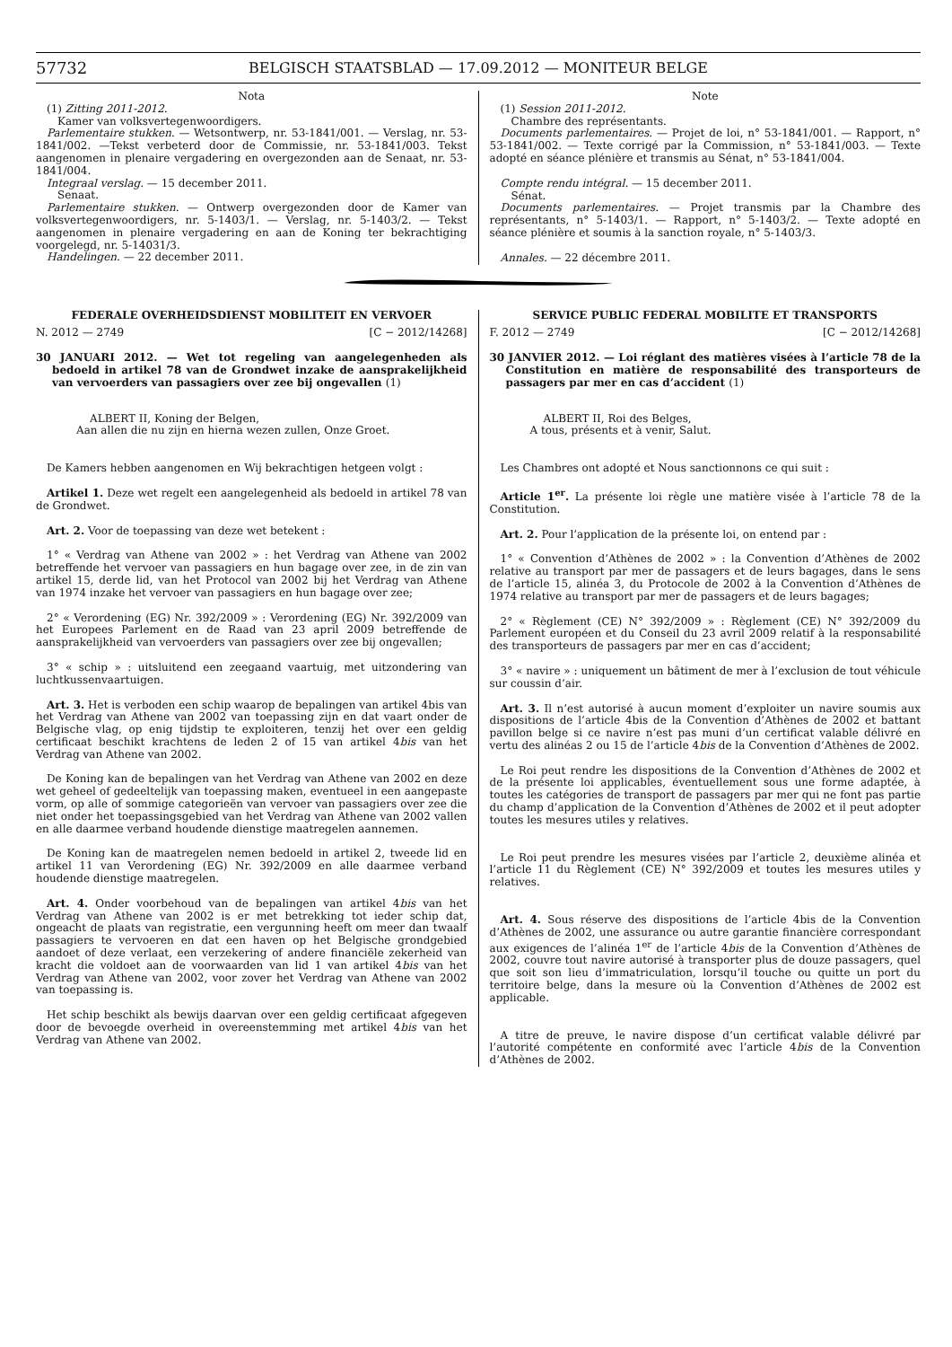57732 BELGISCH STAATSBLAD — 17.09.2012 — MONITEUR BELGE
Nota
(1) Zitting 2011-2012.
Kamer van volksvertegenwoordigers.
Parlementaire stukken. — Wetsontwerp, nr. 53-1841/001. — Verslag, nr. 53-1841/002. —Tekst verbeterd door de Commissie, nr. 53-1841/003. Tekst aangenomen in plenaire vergadering en overgezonden aan de Senaat, nr. 53-1841/004.
Integraal verslag. — 15 december 2011.
Senaat.
Parlementaire stukken. — Ontwerp overgezonden door de Kamer van volksvertegenwoordigers, nr. 5-1403/1. — Verslag, nr. 5-1403/2. — Tekst aangenomen in plenaire vergadering en aan de Koning ter bekrachtiging voorgelegd, nr. 5-14031/3.
Handelingen. — 22 december 2011.
Note
(1) Session 2011-2012.
Chambre des représentants.
Documents parlementaires. — Projet de loi, n° 53-1841/001. — Rapport, n° 53-1841/002. — Texte corrigé par la Commission, n° 53-1841/003. — Texte adopté en séance plénière et transmis au Sénat, n° 53-1841/004.
Compte rendu intégral. — 15 december 2011.
Sénat.
Documents parlementaires. — Projet transmis par la Chambre des représentants, n° 5-1403/1. — Rapport, n° 5-1403/2. — Texte adopté en séance plénière et soumis à la sanction royale, n° 5-1403/3.
Annales. — 22 décembre 2011.
FEDERALE OVERHEIDSDIENST MOBILITEIT EN VERVOER
N. 2012 — 2749 [C − 2012/14268]
30 JANUARI 2012. — Wet tot regeling van aangelegenheden als bedoeld in artikel 78 van de Grondwet inzake de aansprakelijkheid van vervoerders van passagiers over zee bij ongevallen (1)
ALBERT II, Koning der Belgen,
Aan allen die nu zijn en hierna wezen zullen, Onze Groet.
De Kamers hebben aangenomen en Wij bekrachtigen hetgeen volgt :
Artikel 1. Deze wet regelt een aangelegenheid als bedoeld in artikel 78 van de Grondwet.
Art. 2. Voor de toepassing van deze wet betekent :
1° « Verdrag van Athene van 2002 » : het Verdrag van Athene van 2002 betreffende het vervoer van passagiers en hun bagage over zee, in de zin van artikel 15, derde lid, van het Protocol van 2002 bij het Verdrag van Athene van 1974 inzake het vervoer van passagiers en hun bagage over zee;
2° « Verordening (EG) Nr. 392/2009 » : Verordening (EG) Nr. 392/2009 van het Europees Parlement en de Raad van 23 april 2009 betreffende de aansprakelijkheid van vervoerders van passagiers over zee bij ongevallen;
3° « schip » : uitsluitend een zeegaand vaartuig, met uitzondering van luchtkussenvaartuigen.
Art. 3. Het is verboden een schip waarop de bepalingen van artikel 4bis van het Verdrag van Athene van 2002 van toepassing zijn en dat vaart onder de Belgische vlag, op enig tijdstip te exploiteren, tenzij het over een geldig certificaat beschikt krachtens de leden 2 of 15 van artikel 4bis van het Verdrag van Athene van 2002.
De Koning kan de bepalingen van het Verdrag van Athene van 2002 en deze wet geheel of gedeeltelijk van toepassing maken, eventueel in een aangepaste vorm, op alle of sommige categorieën van vervoer van passagiers over zee die niet onder het toepassingsgebied van het Verdrag van Athene van 2002 vallen en alle daarmee verband houdende dienstige maatregelen aannemen.
De Koning kan de maatregelen nemen bedoeld in artikel 2, tweede lid en artikel 11 van Verordening (EG) Nr. 392/2009 en alle daarmee verband houdende dienstige maatregelen.
Art. 4. Onder voorbehoud van de bepalingen van artikel 4bis van het Verdrag van Athene van 2002 is er met betrekking tot ieder schip dat, ongeacht de plaats van registratie, een vergunning heeft om meer dan twaalf passagiers te vervoeren en dat een haven op het Belgische grondgebied aandoet of deze verlaat, een verzekering of andere financiële zekerheid van kracht die voldoet aan de voorwaarden van lid 1 van artikel 4bis van het Verdrag van Athene van 2002, voor zover het Verdrag van Athene van 2002 van toepassing is.
Het schip beschikt als bewijs daarvan over een geldig certificaat afgegeven door de bevoegde overheid in overeenstemming met artikel 4bis van het Verdrag van Athene van 2002.
SERVICE PUBLIC FEDERAL MOBILITE ET TRANSPORTS
F. 2012 — 2749 [C − 2012/14268]
30 JANVIER 2012. — Loi réglant des matières visées à l’article 78 de la Constitution en matière de responsabilité des transporteurs de passagers par mer en cas d’accident (1)
ALBERT II, Roi des Belges,
A tous, présents et à venir, Salut.
Les Chambres ont adopté et Nous sanctionnons ce qui suit :
Article 1<sup>er</sup>. La présente loi règle une matière visée à l’article 78 de la Constitution.
Art. 2. Pour l’application de la présente loi, on entend par :
1° « Convention d’Athènes de 2002 » : la Convention d’Athènes de 2002 relative au transport par mer de passagers et de leurs bagages, dans le sens de l’article 15, alinéa 3, du Protocole de 2002 à la Convention d’Athènes de 1974 relative au transport par mer de passagers et de leurs bagages;
2° « Règlement (CE) N° 392/2009 » : Règlement (CE) N° 392/2009 du Parlement européen et du Conseil du 23 avril 2009 relatif à la responsabilité des transporteurs de passagers par mer en cas d’accident;
3° « navire » : uniquement un bâtiment de mer à l’exclusion de tout véhicule sur coussin d’air.
Art. 3. Il n’est autorisé à aucun moment d’exploiter un navire soumis aux dispositions de l’article 4bis de la Convention d’Athènes de 2002 et battant pavillon belge si ce navire n’est pas muni d’un certificat valable délivré en vertu des alinéas 2 ou 15 de l’article 4bis de la Convention d’Athènes de 2002.
Le Roi peut rendre les dispositions de la Convention d’Athènes de 2002 et de la présente loi applicables, éventuellement sous une forme adaptée, à toutes les catégories de transport de passagers par mer qui ne font pas partie du champ d’application de la Convention d’Athènes de 2002 et il peut adopter toutes les mesures utiles y relatives.
Le Roi peut prendre les mesures visées par l’article 2, deuxième alinéa et l’article 11 du Règlement (CE) N° 392/2009 et toutes les mesures utiles y relatives.
Art. 4. Sous réserve des dispositions de l’article 4bis de la Convention d’Athènes de 2002, une assurance ou autre garantie financière correspondant aux exigences de l’alinéa 1<sup>er</sup> de l’article 4bis de la Convention d’Athènes de 2002, couvre tout navire autorisé à transporter plus de douze passagers, quel que soit son lieu d’immatriculation, lorsqu’il touche ou quitte un port du territoire belge, dans la mesure où la Convention d’Athènes de 2002 est applicable.
A titre de preuve, le navire dispose d’un certificat valable délivré par l’autorité compétente en conformité avec l’article 4bis de la Convention d’Athènes de 2002.